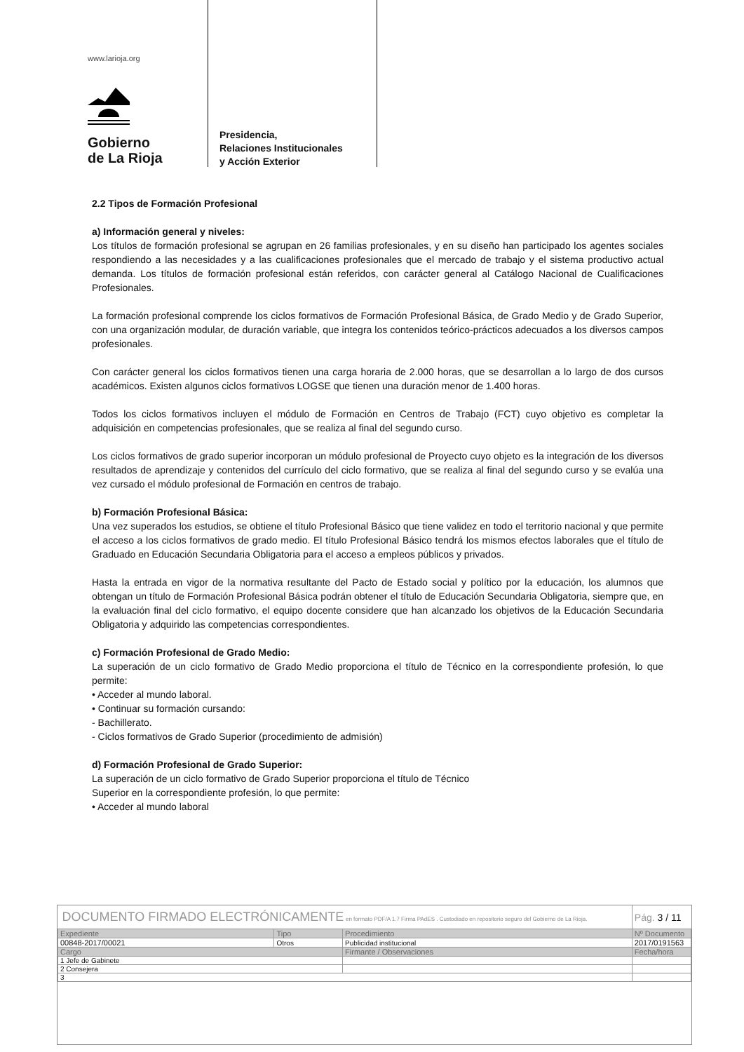www.larioja.org
Gobierno
de La Rioja
Presidencia,
Relaciones Institucionales
y Acción Exterior
2.2 Tipos de Formación Profesional
a) Información general y niveles:
Los títulos de formación profesional se agrupan en 26 familias profesionales, y en su diseño han participado los agentes sociales respondiendo a las necesidades y a las cualificaciones profesionales que el mercado de trabajo y el sistema productivo actual demanda. Los títulos de formación profesional están referidos, con carácter general al Catálogo Nacional de Cualificaciones Profesionales.
La formación profesional comprende los ciclos formativos de Formación Profesional Básica, de Grado Medio y de Grado Superior, con una organización modular, de duración variable, que integra los contenidos teórico-prácticos adecuados a los diversos campos profesionales.
Con carácter general los ciclos formativos tienen una carga horaria de 2.000 horas, que se desarrollan a lo largo de dos cursos académicos. Existen algunos ciclos formativos LOGSE que tienen una duración menor de 1.400 horas.
Todos los ciclos formativos incluyen el módulo de Formación en Centros de Trabajo (FCT) cuyo objetivo es completar la adquisición en competencias profesionales, que se realiza al final del segundo curso.
Los ciclos formativos de grado superior incorporan un módulo profesional de Proyecto cuyo objeto es la integración de los diversos resultados de aprendizaje y contenidos del currículo del ciclo formativo, que se realiza al final del segundo curso y se evalúa una vez cursado el módulo profesional de Formación en centros de trabajo.
b) Formación Profesional Básica:
Una vez superados los estudios, se obtiene el título Profesional Básico que tiene validez en todo el territorio nacional y que permite el acceso a los ciclos formativos de grado medio. El título Profesional Básico tendrá los mismos efectos laborales que el título de Graduado en Educación Secundaria Obligatoria para el acceso a empleos públicos y privados.
Hasta la entrada en vigor de la normativa resultante del Pacto de Estado social y político por la educación, los alumnos que obtengan un título de Formación Profesional Básica podrán obtener el título de Educación Secundaria Obligatoria, siempre que, en la evaluación final del ciclo formativo, el equipo docente considere que han alcanzado los objetivos de la Educación Secundaria Obligatoria y adquirido las competencias correspondientes.
c) Formación Profesional de Grado Medio:
La superación de un ciclo formativo de Grado Medio proporciona el título de Técnico en la correspondiente profesión, lo que permite:
• Acceder al mundo laboral.
• Continuar su formación cursando:
- Bachillerato.
- Ciclos formativos de Grado Superior (procedimiento de admisión)
d) Formación Profesional de Grado Superior:
La superación de un ciclo formativo de Grado Superior proporciona el título de Técnico
Superior en la correspondiente profesión, lo que permite:
• Acceder al mundo laboral
| DOCUMENTO FIRMADO ELECTRÓNICAMENTE en formato PDF/A 1.7 Firma PAdES . Custodiado en repositorio seguro del Gobierno de La Rioja. | | | Pág. 3 / 11 |
| Expediente | Tipo | Procedimiento | Nº Documento |
| 00848-2017/00021 | Otros | Publicidad institucional | 2017/0191563 |
| Cargo | | Firmante / Observaciones | Fecha/hora |
| 1 Jefe de Gabinete | | | |
| 2 Consejera | | | |
| 3 | | | |